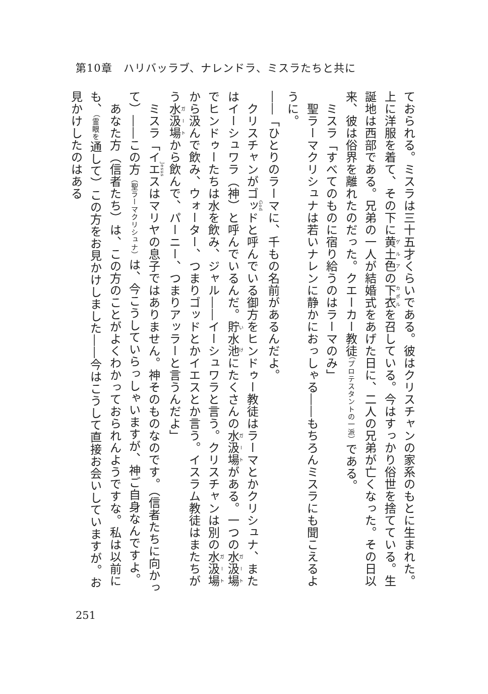第10章　ハリバッラブ、ナレンドラ、ミスラたちと共に
ておられる。ミスラは三十五才くらいである。彼はクリスチャンの家系のもとに生まれた。上に洋服を着て、その下に黄土色の下衣を召している。今はすっかり俗世を捨てている。生誕地は西部である。兄弟の一人が結婚式をあげた日に、二人の兄弟が亡くなった。その日以来、彼は俗界を離れたのだった。クエーカー教徒（プロテスタントの一派）である。
　ミスラ「すべてのものに宿り給うのはラーマのみ」
　聖ラーマクリシュナは若いナレンに静かにおっしゃる――もちろんミスラにも聞こえるように。
――「ひとりのラーマに、千もの名前があるんだよ。
　クリスチャンがゴッドと呼んでいる御方をヒンドゥー教徒はラーマとかクリシュナ、またはイーシュワラ（神）と呼んでいるんだ。貯水池にたくさんの水汲場がある。一つの水汲場でヒンドゥーたちは水を飲み、ジャル――イーシュワラと言う。クリスチャンは別の水汲場から汲んで飲み、ウォーター、つまりゴッドとかイエスとか言う。イスラム教徒はまたちがう水汲場から飲んで、パーニー、つまりアッラーと言うんだよ」
　ミスラ「イエスはマリヤの息子ではありません。神そのものなのです。（信者たちに向かって）――この方（聖ラーマクリシュナ）は、今こうしていらっしゃいますが、神ご自身なんですよ。
　あなた方（信者たち）は、この方のことがよくわかっておられんようですな。私は以前にも、（霊眼を通して）この方をお見かけしました――今はこうして直接お会いしていますが。お見かけしたのはある
251